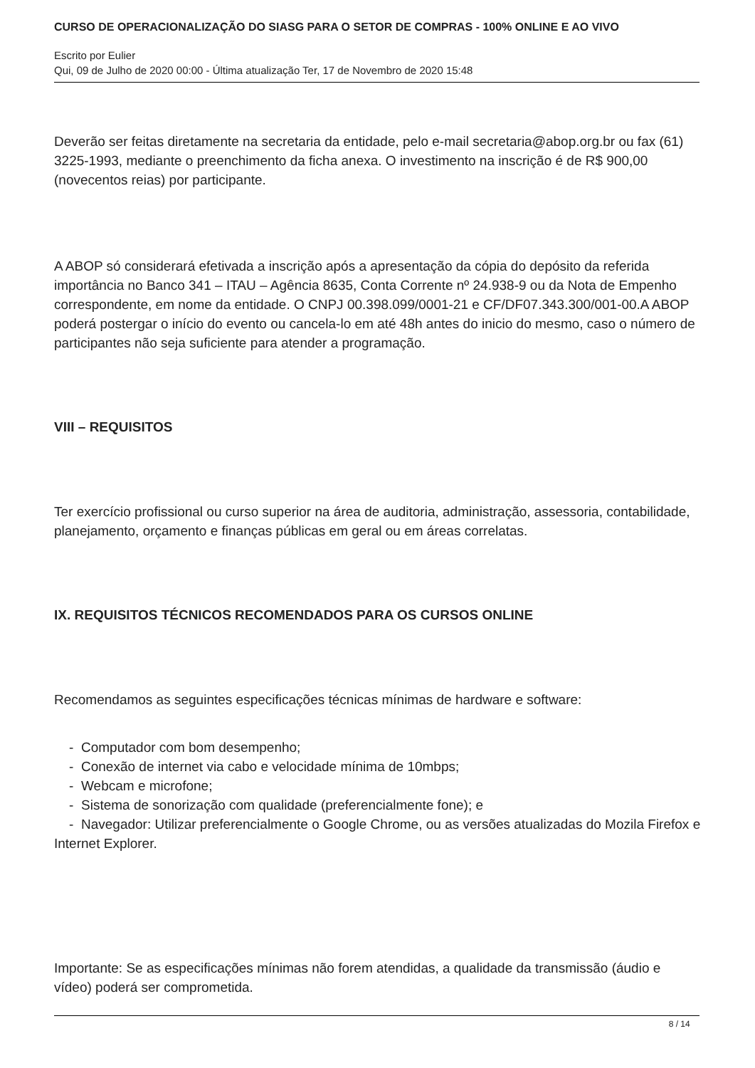CURSO DE OPERACIONALIZAÇÃO DO SIASG PARA O SETOR DE COMPRAS - 100% ONLINE E AO VIVO
Escrito por Eulier
Qui, 09 de Julho de 2020 00:00 - Última atualização Ter, 17 de Novembro de 2020 15:48
Deverão ser feitas diretamente na secretaria da entidade, pelo e-mail secretaria@abop.org.br ou fax (61) 3225-1993, mediante o preenchimento da ficha anexa. O investimento na inscrição é de R$ 900,00 (novecentos reias) por participante.
A ABOP só considerará efetivada a inscrição após a apresentação da cópia do depósito da referida importância no Banco 341 – ITAU – Agência 8635, Conta Corrente nº 24.938-9 ou da Nota de Empenho correspondente, em nome da entidade. O CNPJ 00.398.099/0001-21 e CF/DF07.343.300/001-00.A ABOP poderá postergar o início do evento ou cancela-lo em até 48h antes do inicio do mesmo, caso o número de participantes não seja suficiente para atender a programação.
VIII – REQUISITOS
Ter exercício profissional ou curso superior na área de auditoria, administração, assessoria, contabilidade, planejamento, orçamento e finanças públicas em geral ou em áreas correlatas.
IX. REQUISITOS TÉCNICOS RECOMENDADOS PARA OS CURSOS ONLINE
Recomendamos as seguintes especificações técnicas mínimas de hardware e software:
- Computador com bom desempenho;
- Conexão de internet via cabo e velocidade mínima de 10mbps;
- Webcam e microfone;
- Sistema de sonorização com qualidade (preferencialmente fone); e
- Navegador: Utilizar preferencialmente o Google Chrome, ou as versões atualizadas do Mozila Firefox e Internet Explorer.
Importante: Se as especificações mínimas não forem atendidas, a qualidade da transmissão (áudio e vídeo) poderá ser comprometida.
8 / 14